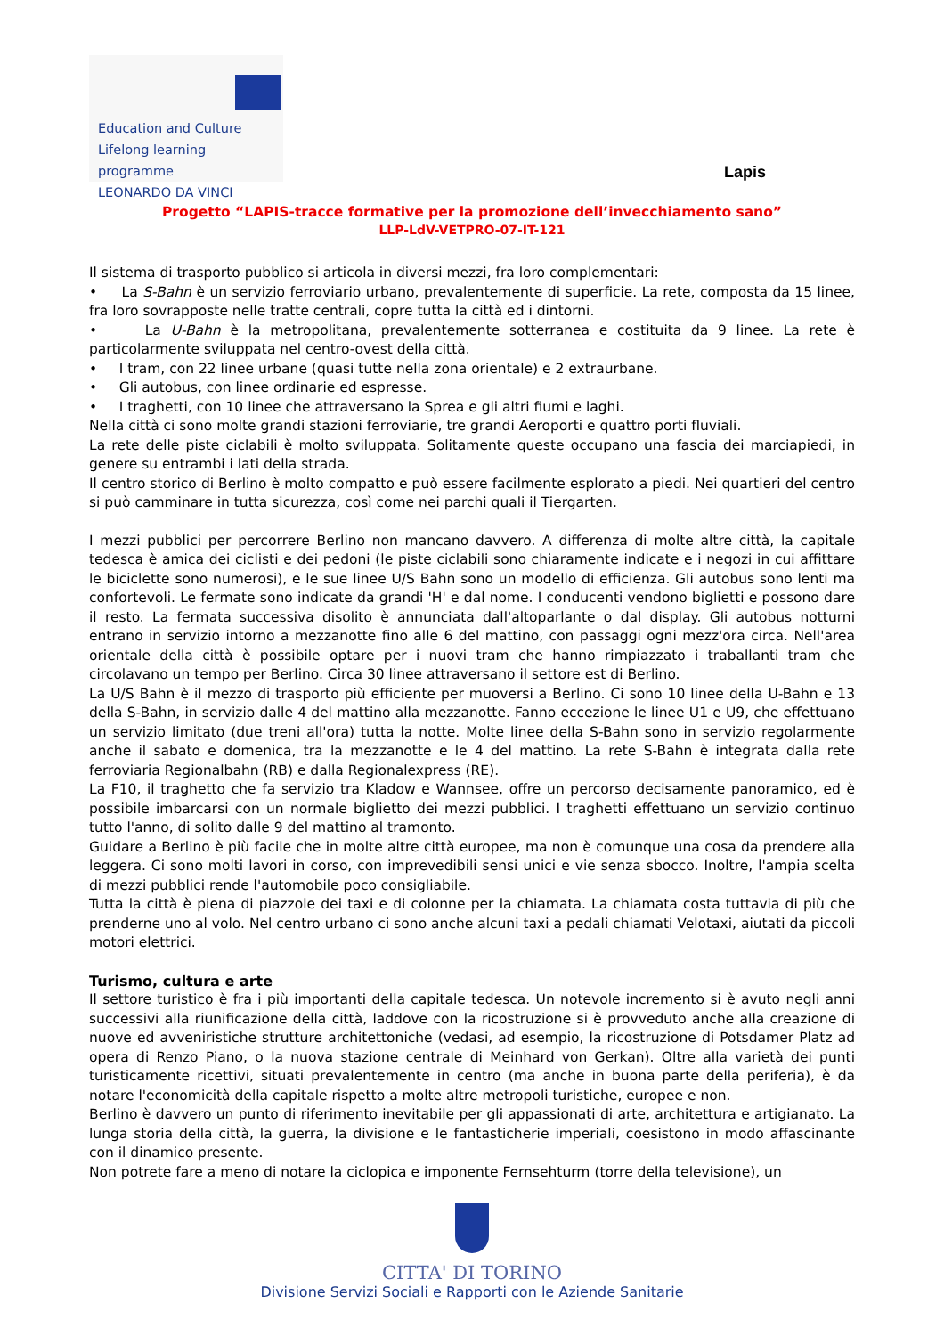Education and Culture
Lifelong learning programme
LEONARDO DA VINCI
Lapis
Progetto “LAPIS-tracce formative per la promozione dell’invecchiamento sano”
LLP-LdV-VETPRO-07-IT-121
Il sistema di trasporto pubblico si articola in diversi mezzi, fra loro complementari:
• La S-Bahn è un servizio ferroviario urbano, prevalentemente di superficie. La rete, composta da 15 linee, fra loro sovrapposte nelle tratte centrali, copre tutta la città ed i dintorni.
• La U-Bahn è la metropolitana, prevalentemente sotterranea e costituita da 9 linee. La rete è particolarmente sviluppata nel centro-ovest della città.
• I tram, con 22 linee urbane (quasi tutte nella zona orientale) e 2 extraurbane.
• Gli autobus, con linee ordinarie ed espresse.
• I traghetti, con 10 linee che attraversano la Sprea e gli altri fiumi e laghi.
Nella città ci sono molte grandi stazioni ferroviarie, tre grandi Aeroporti e quattro porti fluviali.
La rete delle piste ciclabili è molto sviluppata. Solitamente queste occupano una fascia dei marciapiedi, in genere su entrambi i lati della strada.
Il centro storico di Berlino è molto compatto e può essere facilmente esplorato a piedi. Nei quartieri del centro si può camminare in tutta sicurezza, così come nei parchi quali il Tiergarten.
I mezzi pubblici per percorrere Berlino non mancano davvero. A differenza di molte altre città, la capitale tedesca è amica dei ciclisti e dei pedoni (le piste ciclabili sono chiaramente indicate e i negozi in cui affittare le biciclette sono numerosi), e le sue linee U/S Bahn sono un modello di efficienza. Gli autobus sono lenti ma confortevoli. Le fermate sono indicate da grandi 'H' e dal nome. I conducenti vendono biglietti e possono dare il resto. La fermata successiva disolito è annunciata dall'altoparlante o dal display. Gli autobus notturni entrano in servizio intorno a mezzanotte fino alle 6 del mattino, con passaggi ogni mezz'ora circa. Nell'area orientale della città è possibile optare per i nuovi tram che hanno rimpiazzato i traballanti tram che circolavano un tempo per Berlino. Circa 30 linee attraversano il settore est di Berlino.
La U/S Bahn è il mezzo di trasporto più efficiente per muoversi a Berlino. Ci sono 10 linee della U-Bahn e 13 della S-Bahn, in servizio dalle 4 del mattino alla mezzanotte. Fanno eccezione le linee U1 e U9, che effettuano un servizio limitato (due treni all'ora) tutta la notte. Molte linee della S-Bahn sono in servizio regolarmente anche il sabato e domenica, tra la mezzanotte e le 4 del mattino. La rete S-Bahn è integrata dalla rete ferroviaria Regionalbahn (RB) e dalla Regionalexpress (RE).
La F10, il traghetto che fa servizio tra Kladow e Wannsee, offre un percorso decisamente panoramico, ed è possibile imbarcarsi con un normale biglietto dei mezzi pubblici. I traghetti effettuano un servizio continuo tutto l'anno, di solito dalle 9 del mattino al tramonto.
Guidare a Berlino è più facile che in molte altre città europee, ma non è comunque una cosa da prendere alla leggera. Ci sono molti lavori in corso, con imprevedibili sensi unici e vie senza sbocco. Inoltre, l'ampia scelta di mezzi pubblici rende l'automobile poco consigliabile.
Tutta la città è piena di piazzole dei taxi e di colonne per la chiamata. La chiamata costa tuttavia di più che prenderne uno al volo. Nel centro urbano ci sono anche alcuni taxi a pedali chiamati Velotaxi, aiutati da piccoli motori elettrici.
Turismo, cultura e arte
Il settore turistico è fra i più importanti della capitale tedesca. Un notevole incremento si è avuto negli anni successivi alla riunificazione della città, laddove con la ricostruzione si è provveduto anche alla creazione di nuove ed avveniristiche strutture architettoniche (vedasi, ad esempio, la ricostruzione di Potsdamer Platz ad opera di Renzo Piano, o la nuova stazione centrale di Meinhard von Gerkan). Oltre alla varietà dei punti turisticamente ricettivi, situati prevalentemente in centro (ma anche in buona parte della periferia), è da notare l'economicità della capitale rispetto a molte altre metropoli turistiche, europee e non.
Berlino è davvero un punto di riferimento inevitabile per gli appassionati di arte, architettura e artigianato. La lunga storia della città, la guerra, la divisione e le fantasticherie imperiali, coesistono in modo affascinante con il dinamico presente.
Non potrete fare a meno di notare la ciclopica e imponente Fernsehturm (torre della televisione), un
CITTA' DI TORINO
Divisione Servizi Sociali e Rapporti con le Aziende Sanitarie